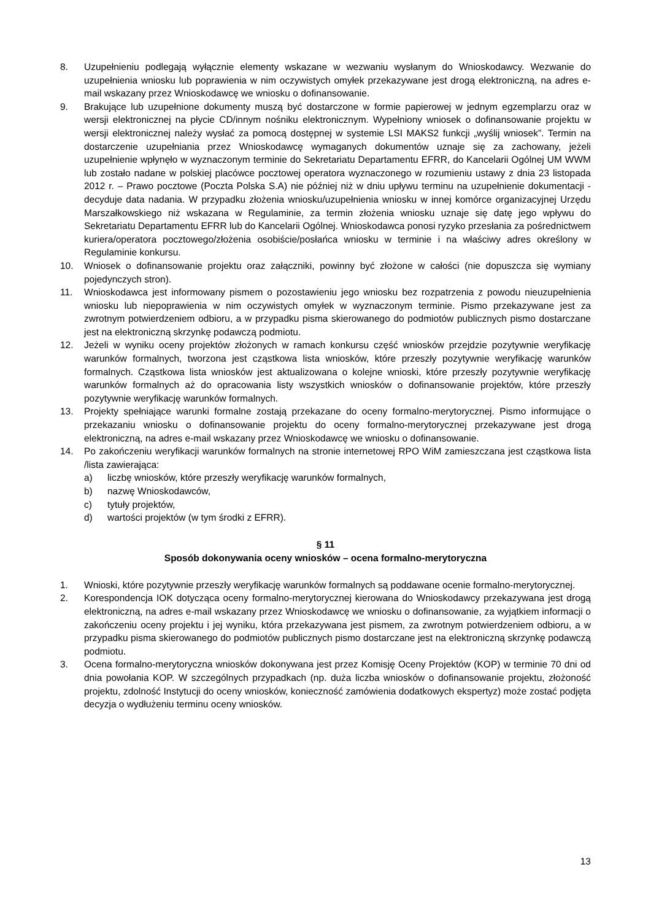8. Uzupełnieniu podlegają wyłącznie elementy wskazane w wezwaniu wysłanym do Wnioskodawcy. Wezwanie do uzupełnienia wniosku lub poprawienia w nim oczywistych omyłek przekazywane jest drogą elektroniczną, na adres e-mail wskazany przez Wnioskodawcę we wniosku o dofinansowanie.
9. Brakujące lub uzupełnione dokumenty muszą być dostarczone w formie papierowej w jednym egzemplarzu oraz w wersji elektronicznej na płycie CD/innym nośniku elektronicznym. Wypełniony wniosek o dofinansowanie projektu w wersji elektronicznej należy wysłać za pomocą dostępnej w systemie LSI MAKS2 funkcji „wyślij wniosek”. Termin na dostarczenie uzupełniania przez Wnioskodawcę wymaganych dokumentów uznaje się za zachowany, jeżeli uzupełnienie wpłynęło w wyznaczonym terminie do Sekretariatu Departamentu EFRR, do Kancelarii Ogólnej UM WWM lub zostało nadane w polskiej placówce pocztowej operatora wyznaczonego w rozumieniu ustawy z dnia 23 listopada 2012 r. – Prawo pocztowe (Poczta Polska S.A) nie później niż w dniu upływu terminu na uzupełnienie dokumentacji - decyduje data nadania. W przypadku złożenia wniosku/uzupełnienia wniosku w innej komórce organizacyjnej Urzędu Marszałkowskiego niż wskazana w Regulaminie, za termin złożenia wniosku uznaje się datę jego wpływu do Sekretariatu Departamentu EFRR lub do Kancelarii Ogólnej. Wnioskodawca ponosi ryzyko przesłania za pośrednictwem kuriera/operatora pocztowego/złożenia osobiście/posłańca wniosku w terminie i na właściwy adres określony w Regulaminie konkursu.
10. Wniosek o dofinansowanie projektu oraz załączniki, powinny być złożone w całości (nie dopuszcza się wymiany pojedynczych stron).
11. Wnioskodawca jest informowany pismem o pozostawieniu jego wniosku bez rozpatrzenia z powodu nieuzupełnienia wniosku lub niepoprawienia w nim oczywistych omyłek w wyznaczonym terminie. Pismo przekazywane jest za zwrotnym potwierdzeniem odbioru, a w przypadku pisma skierowanego do podmiotów publicznych pismo dostarczane jest na elektroniczną skrzynkę podawczą podmiotu.
12. Jeżeli w wyniku oceny projektów złożonych w ramach konkursu część wniosków przejdzie pozytywnie weryfikację warunków formalnych, tworzona jest cząstkowa lista wniosków, które przeszły pozytywnie weryfikację warunków formalnych. Cząstkowa lista wniosków jest aktualizowana o kolejne wnioski, które przeszły pozytywnie weryfikację warunków formalnych aż do opracowania listy wszystkich wniosków o dofinansowanie projektów, które przeszły pozytywnie weryfikację warunków formalnych.
13. Projekty spełniające warunki formalne zostają przekazane do oceny formalno-merytorycznej. Pismo informujące o przekazaniu wniosku o dofinansowanie projektu do oceny formalno-merytorycznej przekazywane jest drogą elektroniczną, na adres e-mail wskazany przez Wnioskodawcę we wniosku o dofinansowanie.
14. Po zakończeniu weryfikacji warunków formalnych na stronie internetowej RPO WiM zamieszczana jest cząstkowa lista /lista zawierająca:
a) liczbę wniosków, które przeszły weryfikację warunków formalnych,
b) nazwę Wnioskodawców,
c) tytuły projektów,
d) wartości projektów (w tym środki z EFRR).
§ 11
Sposób dokonywania oceny wniosków – ocena formalno-merytoryczna
1. Wnioski, które pozytywnie przeszły weryfikację warunków formalnych są poddawane ocenie formalno-merytorycznej.
2. Korespondencja IOK dotycząca oceny formalno-merytorycznej kierowana do Wnioskodawcy przekazywana jest drogą elektroniczną, na adres e-mail wskazany przez Wnioskodawcę we wniosku o dofinansowanie, za wyjątkiem informacji o zakończeniu oceny projektu i jej wyniku, która przekazywana jest pismem, za zwrotnym potwierdzeniem odbioru, a w przypadku pisma skierowanego do podmiotów publicznych pismo dostarczane jest na elektroniczną skrzynkę podawczą podmiotu.
3. Ocena formalno-merytoryczna wniosków dokonywana jest przez Komisję Oceny Projektów (KOP) w terminie 70 dni od dnia powołania KOP. W szczególnych przypadkach (np. duża liczba wniosków o dofinansowanie projektu, złożoność projektu, zdolność Instytucji do oceny wniosków, konieczność zamówienia dodatkowych ekspertyz) może zostać podjęta decyzja o wydłużeniu terminu oceny wniosków.
13